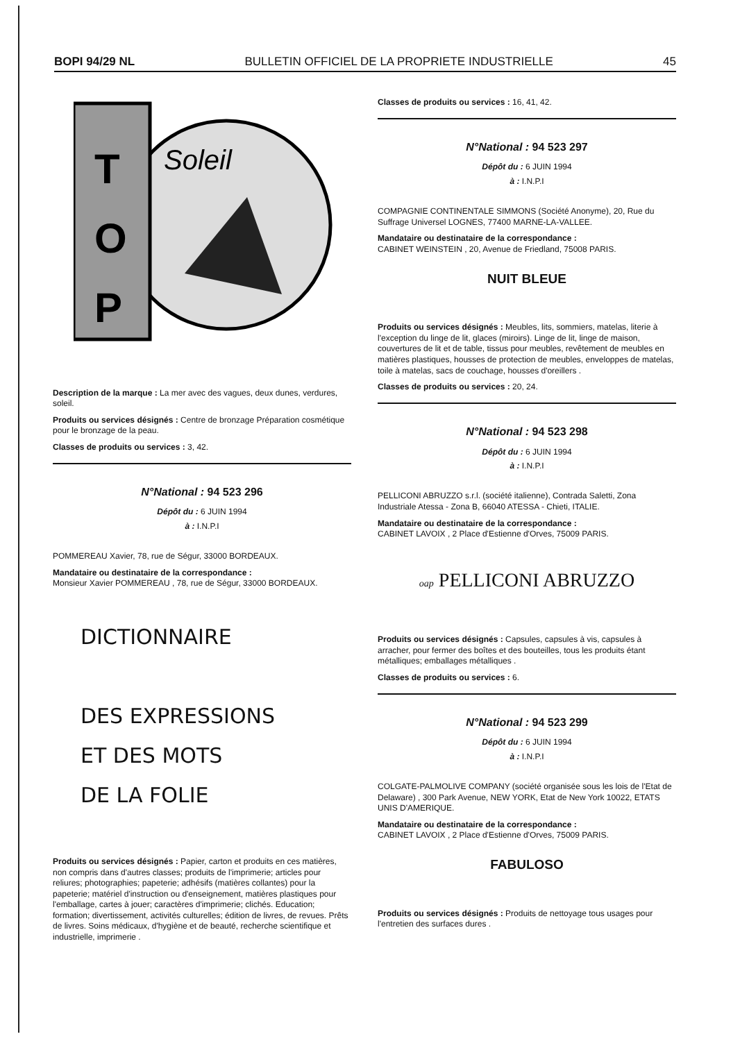BOPI 94/29 NL BULLETIN OFFICIEL DE LA PROPRIETE INDUSTRIELLE 45
T
O
P
Soleil
Description de la marque : La mer avec des vagues, deux dunes, verdures, soleil.
Produits ou services désignés : Centre de bronzage Préparation cosmétique pour le bronzage de la peau.
Classes de produits ou services : 3, 42.
N°National : 94 523 296
Dépôt du : 6 JUIN 1994
à : I.N.P.I
POMMEREAU Xavier, 78, rue de Ségur, 33000 BORDEAUX.
Mandataire ou destinataire de la correspondance :
Monsieur Xavier POMMEREAU , 78, rue de Ségur, 33000 BORDEAUX.
DICTIONNAIRE
DES EXPRESSIONS
ET DES MOTS
DE LA FOLIE
Produits ou services désignés : Papier, carton et produits en ces matières, non compris dans d'autres classes; produits de l'imprimerie; articles pour reliures; photographies; papeterie; adhésifs (matières collantes) pour la papeterie; matériel d'instruction ou d'enseignement, matières plastiques pour l'emballage, cartes à jouer; caractères d'imprimerie; clichés. Education; formation; divertissement, activités culturelles; édition de livres, de revues. Prêts de livres. Soins médicaux, d'hygiène et de beauté, recherche scientifique et industrielle, imprimerie .
Classes de produits ou services : 16, 41, 42.
N°National : 94 523 297
Dépôt du : 6 JUIN 1994
à : I.N.P.I
COMPAGNIE CONTINENTALE SIMMONS (Société Anonyme), 20, Rue du Suffrage Universel LOGNES, 77400 MARNE-LA-VALLEE.
Mandataire ou destinataire de la correspondance :
CABINET WEINSTEIN , 20, Avenue de Friedland, 75008 PARIS.
NUIT BLEUE
Produits ou services désignés : Meubles, lits, sommiers, matelas, literie à l'exception du linge de lit, glaces (miroirs). Linge de lit, linge de maison, couvertures de lit et de table, tissus pour meubles, revêtement de meubles en matières plastiques, housses de protection de meubles, enveloppes de matelas, toile à matelas, sacs de couchage, housses d'oreillers .
Classes de produits ou services : 20, 24.
N°National : 94 523 298
Dépôt du : 6 JUIN 1994
à : I.N.P.I
PELLICONI ABRUZZO s.r.l. (société italienne), Contrada Saletti, Zona Industriale Atessa - Zona B, 66040 ATESSA - Chieti, ITALIE.
Mandataire ou destinataire de la correspondance :
CABINET LAVOIX , 2 Place d'Estienne d'Orves, 75009 PARIS.
oap PELLICONI ABRUZZO
Produits ou services désignés : Capsules, capsules à vis, capsules à arracher, pour fermer des boîtes et des bouteilles, tous les produits étant métalliques; emballages métalliques .
Classes de produits ou services : 6.
N°National : 94 523 299
Dépôt du : 6 JUIN 1994
à : I.N.P.I
COLGATE-PALMOLIVE COMPANY (société organisée sous les lois de l'Etat de Delaware) , 300 Park Avenue, NEW YORK, Etat de New York 10022, ETATS UNIS D'AMERIQUE.
Mandataire ou destinataire de la correspondance :
CABINET LAVOIX , 2 Place d'Estienne d'Orves, 75009 PARIS.
FABULOSO
Produits ou services désignés : Produits de nettoyage tous usages pour l'entretien des surfaces dures .